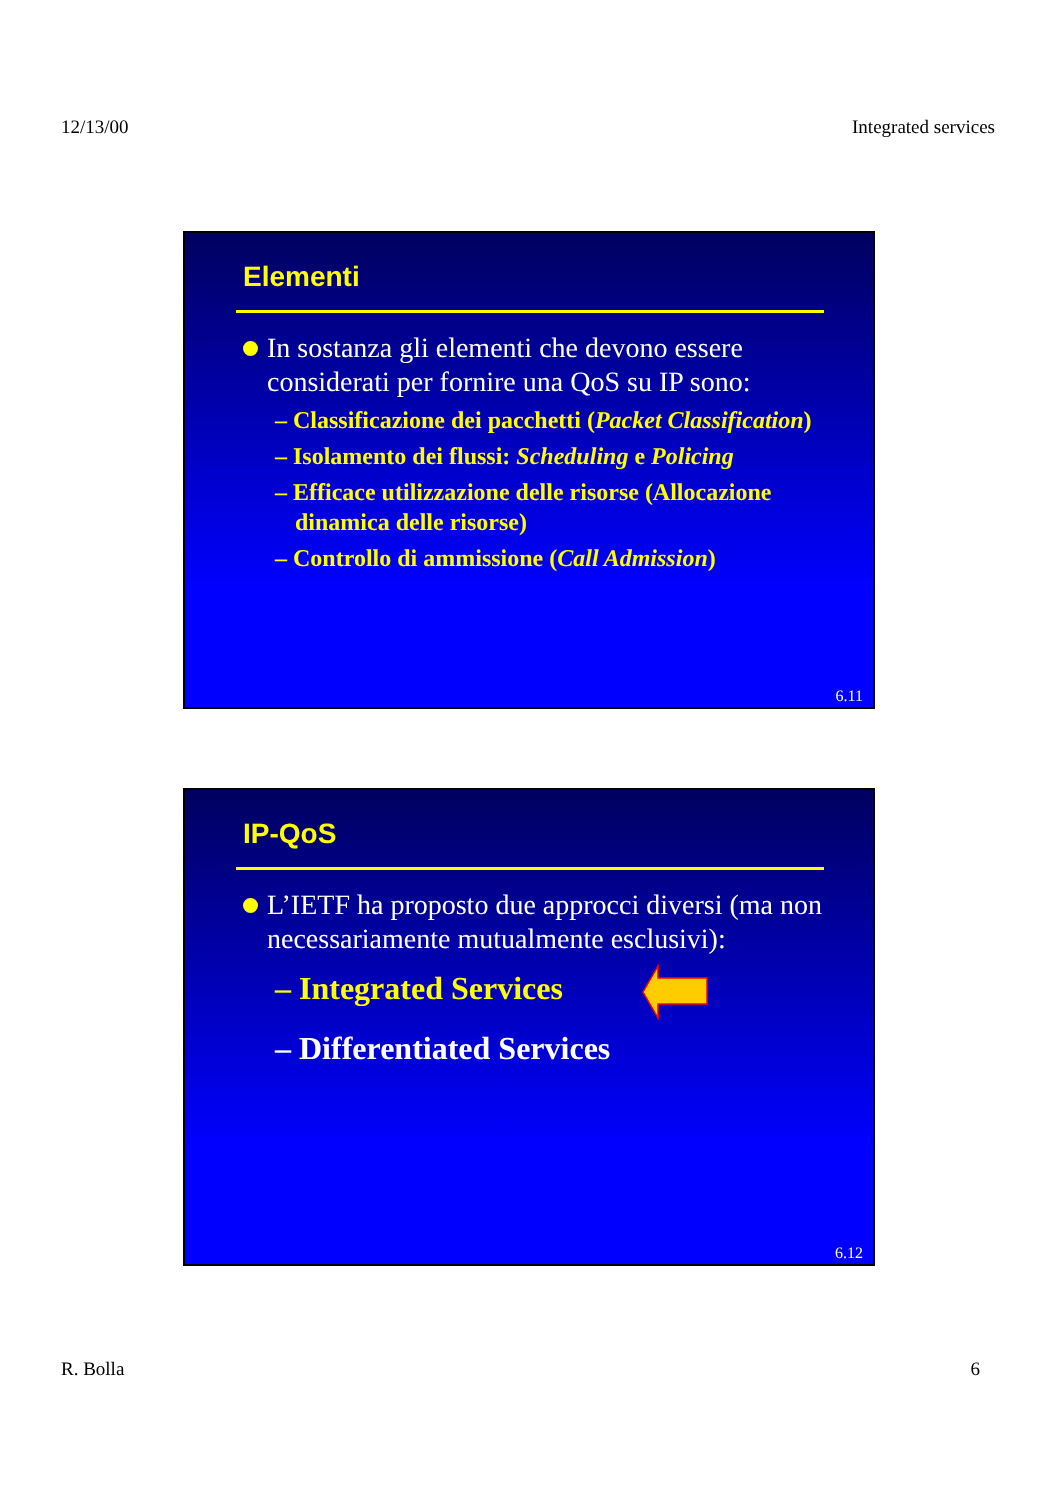12/13/00 Integrated services
Elementi
In sostanza gli elementi che devono essere considerati per fornire una QoS su IP sono:
– Classificazione dei pacchetti (Packet Classification)
– Isolamento dei flussi: Scheduling e Policing
– Efficace utilizzazione delle risorse (Allocazione dinamica delle risorse)
– Controllo di ammissione (Call Admission)
6.11
IP-QoS
L’IETF ha proposto due approcci diversi (ma non necessariamente mutualmente esclusivi):
– Integrated Services
– Differentiated Services
6.12
R. Bolla 6